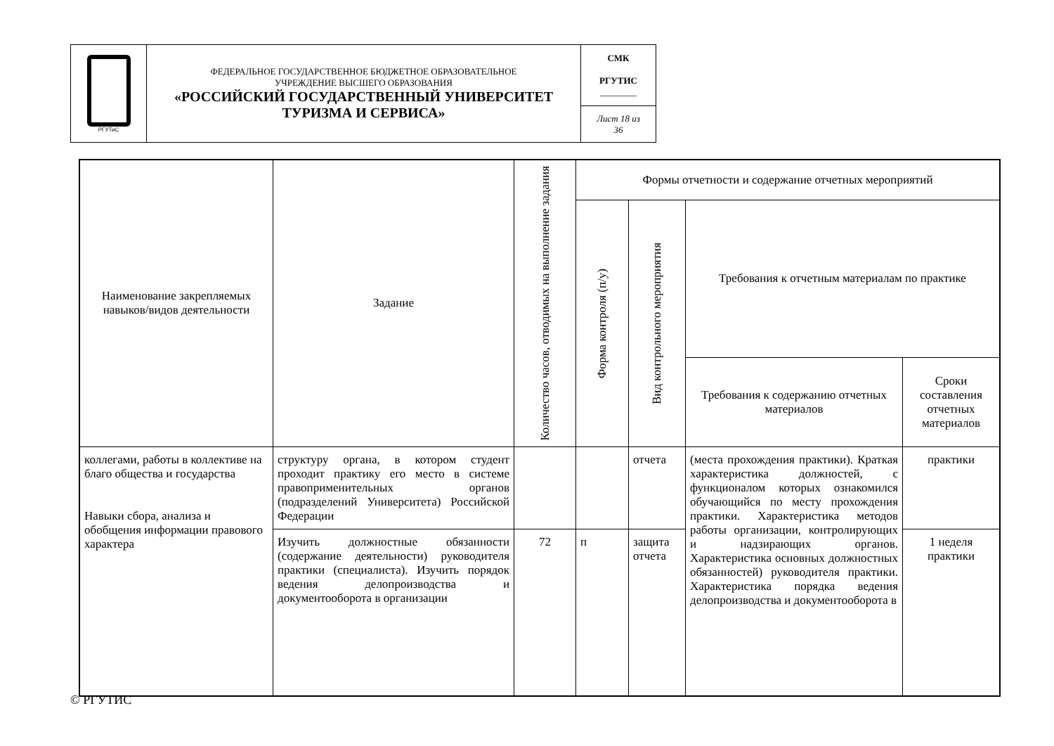| РГУТиС | ФЕДЕРАЛЬНОЕ ГОСУДАРСТВЕННОЕ БЮДЖЕТНОЕ ОБРАЗОВАТЕЛЬНОЕ УЧРЕЖДЕНИЕ ВЫСШЕГО ОБРАЗОВАНИЯ «РОССИЙСКИЙ ГОСУДАРСТВЕННЫЙ УНИВЕРСИТЕТ ТУРИЗМА И СЕРВИСА» | СМК РГУТИС ________ |
| | | Лист 18 из 36 |
| Наименование закрепляемых навыков/видов деятельности | Задание | Количество часов, отводимых на выполнение задания | Формы отчетности и содержание отчетных мероприятий | | | |
| --- | --- | --- | --- | --- | --- | --- |
| | | | Форма контроля (п/у) | Вид контрольного мероприятия | Требования к отчетным материалам по практике | |
| | | | | | Требования к содержанию отчетных материалов | Сроки составления отчетных материалов |
| коллегами, работы в коллективе на благо общества и государства Навыки сбора, анализа и обобщения информации правового характера | структуру органа, в котором студент проходит практику его место в системе правоприменительных органов (подразделений Университета) Российской Федерации | | | отчета | (места прохождения практики). Краткая характеристика должностей, с функционалом которых ознакомился обучающийся по месту прохождения практики. Характеристика методов работы организации, контролирующих и надзирающих органов. Характеристика основных должностных обязанностей) руководителя практики. Характеристика порядка ведения делопроизводства и документооборота в | практики |
| | Изучить должностные обязанности (содержание деятельности) руководителя практики (специалиста). Изучить порядок ведения делопроизводства и документооборота в организации | 72 | п | защита отчета | | 1 неделя практики |
© РГУТИС